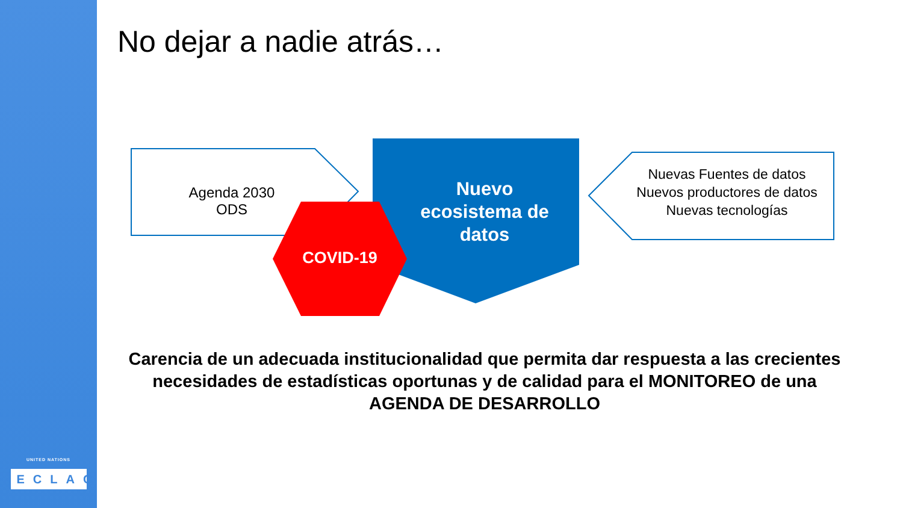UNITED NATIONS
ECLAC
No dejar a nadie atrás…
Agenda 2030
ODS
Nuevo
ecosistema de
datos
Nuevas Fuentes de datos
Nuevos productores de datos
Nuevas tecnologías
COVID-19
Carencia de un adecuada institucionalidad que permita dar respuesta a las crecientes necesidades de estadísticas oportunas y de calidad para el MONITOREO de una AGENDA DE DESARROLLO